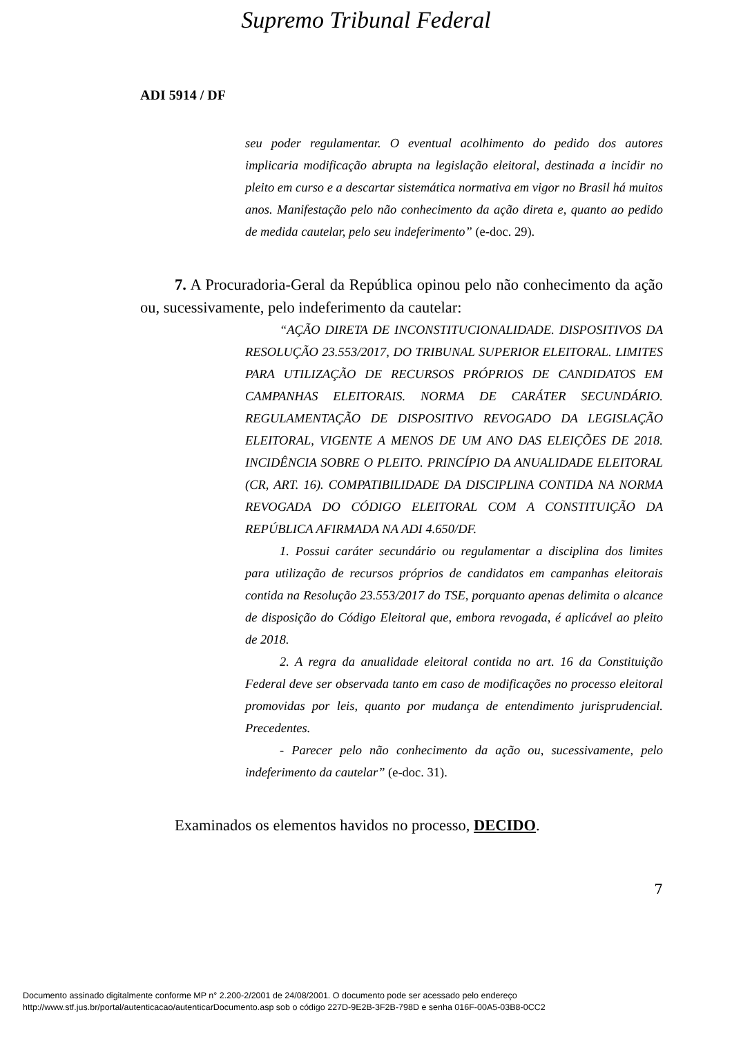Supremo Tribunal Federal
ADI 5914 / DF
seu poder regulamentar. O eventual acolhimento do pedido dos autores implicaria modificação abrupta na legislação eleitoral, destinada a incidir no pleito em curso e a descartar sistemática normativa em vigor no Brasil há muitos anos. Manifestação pelo não conhecimento da ação direta e, quanto ao pedido de medida cautelar, pelo seu indeferimento” (e-doc. 29).
7. A Procuradoria-Geral da República opinou pelo não conhecimento da ação ou, sucessivamente, pelo indeferimento da cautelar:
“AÇÃO DIRETA DE INCONSTITUCIONALIDADE. DISPOSITIVOS DA RESOLUÇÃO 23.553/2017, DO TRIBUNAL SUPERIOR ELEITORAL. LIMITES PARA UTILIZAÇÃO DE RECURSOS PRÓPRIOS DE CANDIDATOS EM CAMPANHAS ELEITORAIS. NORMA DE CARÁTER SECUNDÁRIO. REGULAMENTAÇÃO DE DISPOSITIVO REVOGADO DA LEGISLAÇÃO ELEITORAL, VIGENTE A MENOS DE UM ANO DAS ELEIÇÕES DE 2018. INCIDÊNCIA SOBRE O PLEITO. PRINCÍPIO DA ANUALIDADE ELEITORAL (CR, ART. 16). COMPATIBILIDADE DA DISCIPLINA CONTIDA NA NORMA REVOGADA DO CÓDIGO ELEITORAL COM A CONSTITUIÇÃO DA REPÚBLICA AFIRMADA NA ADI 4.650/DF.
1. Possui caráter secundário ou regulamentar a disciplina dos limites para utilização de recursos próprios de candidatos em campanhas eleitorais contida na Resolução 23.553/2017 do TSE, porquanto apenas delimita o alcance de disposição do Código Eleitoral que, embora revogada, é aplicável ao pleito de 2018.
2. A regra da anualidade eleitoral contida no art. 16 da Constituição Federal deve ser observada tanto em caso de modificações no processo eleitoral promovidas por leis, quanto por mudança de entendimento jurisprudencial. Precedentes.
- Parecer pelo não conhecimento da ação ou, sucessivamente, pelo indeferimento da cautelar” (e-doc. 31).
Examinados os elementos havidos no processo, DECIDO.
7
Documento assinado digitalmente conforme MP n° 2.200-2/2001 de 24/08/2001. O documento pode ser acessado pelo endereço
http://www.stf.jus.br/portal/autenticacao/autenticarDocumento.asp sob o código 227D-9E2B-3F2B-798D e senha 016F-00A5-03B8-0CC2